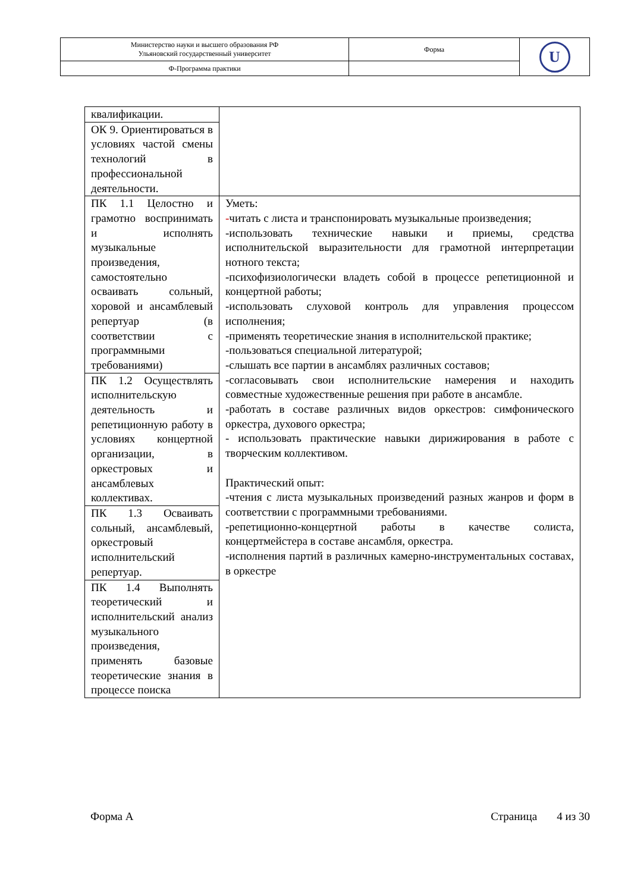| Министерство науки и высшего образования РФ Ульяновский государственный университет | Форма | U |
| Ф-Программа практики | | |
| квалификации. | |
| ОК 9. Ориентироваться в условиях частой смены технологий в профессиональной деятельности. | |
| ПК 1.1 Целостно и грамотно воспринимать и исполнять музыкальные произведения, самостоятельно осваивать сольный, хоровой и ансамблевый репертуар (в соответствии с программными требованиями) | Уметь: - читать с листа и транспонировать музыкальные произведения; -использовать технические навыки и приемы, средства исполнительской выразительности для грамотной интерпретации нотного текста; -психофизиологически владеть собой в процессе репетиционной и концертной работы; -использовать слуховой контроль для управления процессом исполнения; -применять теоретические знания в исполнительской практике; -пользоваться специальной литературой; -слышать все партии в ансамблях различных составов; -согласовывать свои исполнительские намерения и находить совместные художественные решения при работе в ансамбле. -работать в составе различных видов оркестров: симфонического оркестра, духового оркестра; - использовать практические навыки дирижирования в работе с творческим коллективом. Практический опыт: -чтения с листа музыкальных произведений разных жанров и форм в соответствии с программными требованиями. -репетиционно-концертной работы в качестве солиста, концертмейстера в составе ансамбля, оркестра. -исполнения партий в различных камерно-инструментальных составах, в оркестре |
| ПК 1.2 Осуществлять исполнительскую деятельность и репетиционную работу в условиях концертной организации, в оркестровых и ансамблевых коллективах. | |
| ПК 1.3 Осваивать сольный, ансамблевый, оркестровый исполнительский репертуар. | |
| ПК 1.4 Выполнять теоретический и исполнительский анализ музыкального произведения, применять базовые теоретические знания в процессе поиска | |
Форма А Страница 4 из 30